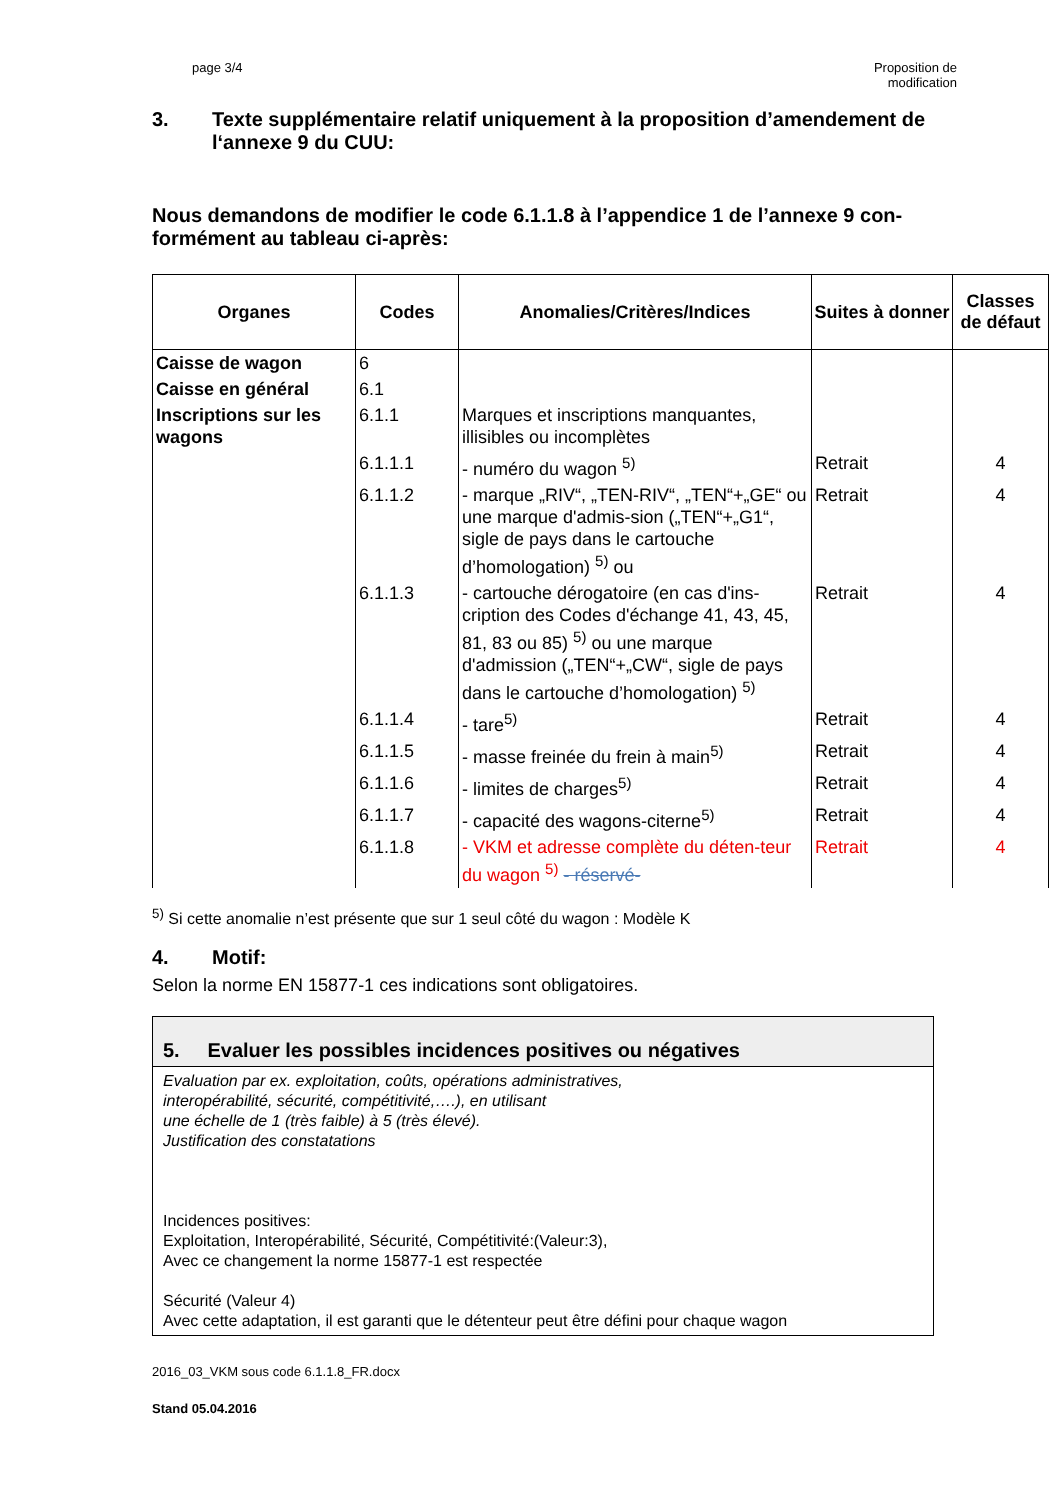page 3/4 Proposition de
modification
3. Texte supplémentaire relatif uniquement à la proposition d’amendement de l‘annexe 9 du CUU:
Nous demandons de modifier le code 6.1.1.8 à l’appendice 1 de l’annexe 9 con-formément au tableau ci-après:
| Organes | Codes | Anomalies/Critères/Indices | Suites à donner | Classes de défaut |
| --- | --- | --- | --- | --- |
| Caisse de wagon | 6 | | | |
| Caisse en général | 6.1 | | | |
| Inscriptions sur les wagons | 6.1.1 | Marques et inscriptions manquantes, illisibles ou incomplètes | | |
| | 6.1.1.1 | - numéro du wagon <sup>5)</sup> | Retrait | 4 |
| | 6.1.1.2 | - marque „RIV“, „TEN-RIV“, „TEN“+„GE“ ou une marque d'admis-sion („TEN“+„G1“, sigle de pays dans le cartouche d’homologation) <sup>5)</sup> ou | Retrait | 4 |
| | 6.1.1.3 | - cartouche dérogatoire (en cas d'ins-cription des Codes d'échange 41, 43, 45, 81, 83 ou 85) <sup>5)</sup> ou une marque d'admission („TEN“+„CW“, sigle de pays dans le cartouche d’homologation) <sup>5)</sup> | Retrait | 4 |
| | 6.1.1.4 | - tare<sup>5)</sup> | Retrait | 4 |
| | 6.1.1.5 | - masse freinée du frein à main<sup>5)</sup> | Retrait | 4 |
| | 6.1.1.6 | - limites de charges<sup>5)</sup> | Retrait | 4 |
| | 6.1.1.7 | - capacité des wagons-citerne<sup>5)</sup> | Retrait | 4 |
| | 6.1.1.8 | - VKM et adresse complète du déten-teur du wagon <sup>5)</sup> - réservé- | Retrait | 4 |
<sup>5)</sup> Si cette anomalie n’est présente que sur 1 seul côté du wagon : Modèle K
4. Motif:
Selon la norme EN 15877-1 ces indications sont obligatoires.
5. Evaluer les possibles incidences positives ou négatives
Evaluation par ex. exploitation, coûts, opérations administratives,
interopérabilité, sécurité, compétitivité,….), en utilisant
une échelle de 1 (très faible) à 5 (très élevé).
Justification des constatations
Incidences positives:
Exploitation, Interopérabilité, Sécurité, Compétitivité:(Valeur:3),
Avec ce changement la norme 15877-1 est respectée
Sécurité (Valeur 4)
Avec cette adaptation, il est garanti que le détenteur peut être défini pour chaque wagon
2016_03_VKM sous code 6.1.1.8_FR.docx
Stand 05.04.2016